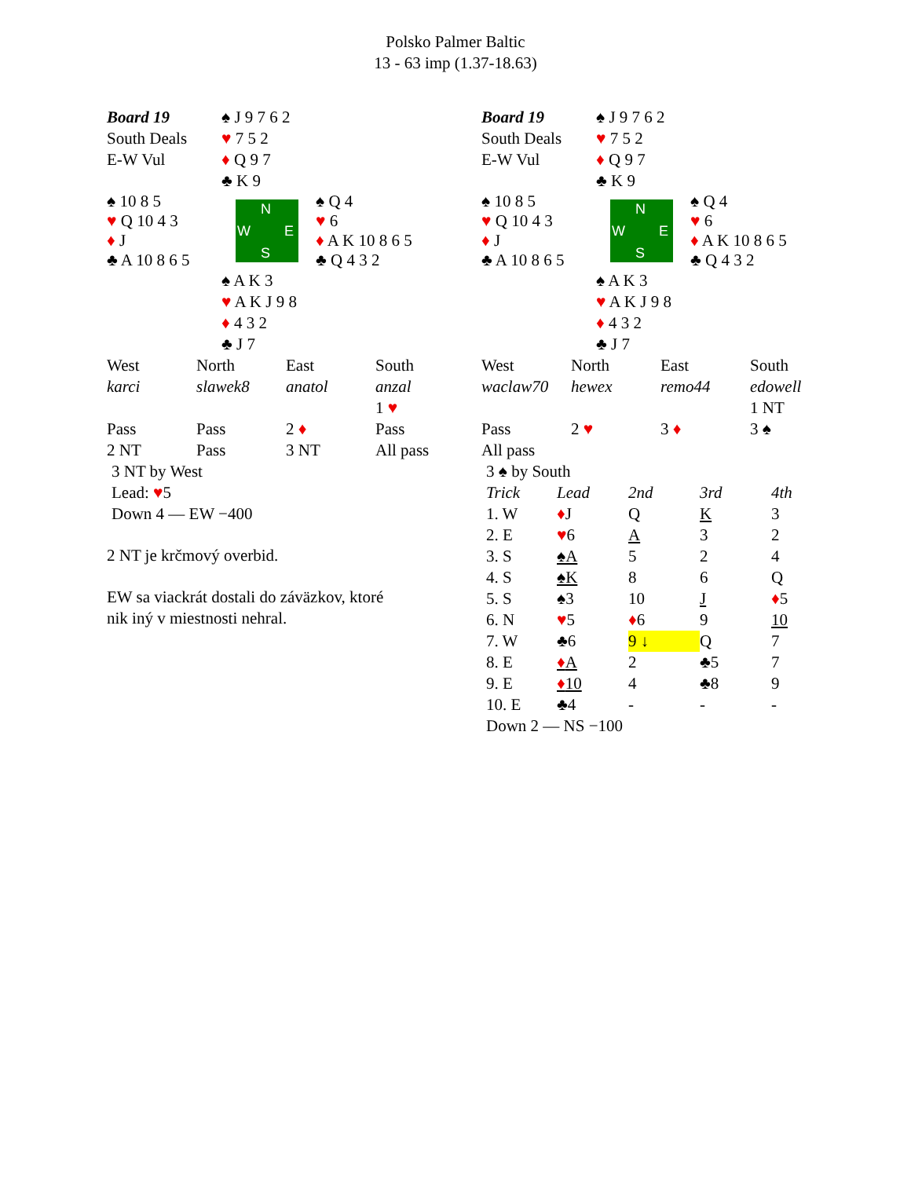Polsko Palmer Baltic
13 - 63 imp (1.37-18.63)
| Board 19 | ♠ J 9 7 6 2 | |
| South Deals | ♥ 7 5 2 | |
| E-W Vul | ♦ Q 9 7 | |
| | ♣ K 9 | |
| ♠ 10 8 5 ♥ Q 10 4 3 ♦ J ♣ A 10 8 6 5 | N W E S | ♠ Q 4 ♥ 6 ♦ A K 10 8 6 5 ♣ Q 4 3 2 |
| | ♠ A K 3 | |
| | ♥ A K J 9 8 | |
| | ♦ 4 3 2 | |
| | ♣ J 7 | |
| West | North | East | South |
| karci | slawek8 | anatol | anzal |
| | | | 1 ♥ |
| Pass | Pass | 2 ♦ | Pass |
| 2 NT | Pass | 3 NT | All pass |
3 NT by West
Lead: ♥5
Down 4 — EW −400
2 NT je krčmový overbid.
EW sa viackrát dostali do záväzkov, ktoré
nik iný v miestnosti nehral.
| Board 19 | ♠ J 9 7 6 2 | |
| South Deals | ♥ 7 5 2 | |
| E-W Vul | ♦ Q 9 7 | |
| | ♣ K 9 | |
| ♠ 10 8 5 ♥ Q 10 4 3 ♦ J ♣ A 10 8 6 5 | N W E S | ♠ Q 4 ♥ 6 ♦ A K 10 8 6 5 ♣ Q 4 3 2 |
| | ♠ A K 3 | |
| | ♥ A K J 9 8 | |
| | ♦ 4 3 2 | |
| | ♣ J 7 | |
| West | North | East | South |
| waclaw70 | hewex | remo44 | edowell |
| | | | 1 NT |
| Pass | 2 ♥ | 3 ♦ | 3 ♠ |
| All pass | | | |
| 3 ♠ by South | | | | |
| Trick | Lead | 2nd | 3rd | 4th |
| 1. W | ♦ J | Q | K | 3 |
| 2. E | ♥ 6 | A | 3 | 2 |
| 3. S | ♠A | 5 | 2 | 4 |
| 4. S | ♠K | 8 | 6 | Q |
| 5. S | ♠3 | 10 | J | ♦ 5 |
| 6. N | ♥ 5 | ♦ 6 | 9 | 10 |
| 7. W | ♣6 | 9 ↓ | Q | 7 |
| 8. E | ♦ A | 2 | ♣5 | 7 |
| 9. E | ♦ 10 | 4 | ♣8 | 9 |
| 10. E | ♣4 | - | - | - |
| Down 2 — NS −100 | | | | |